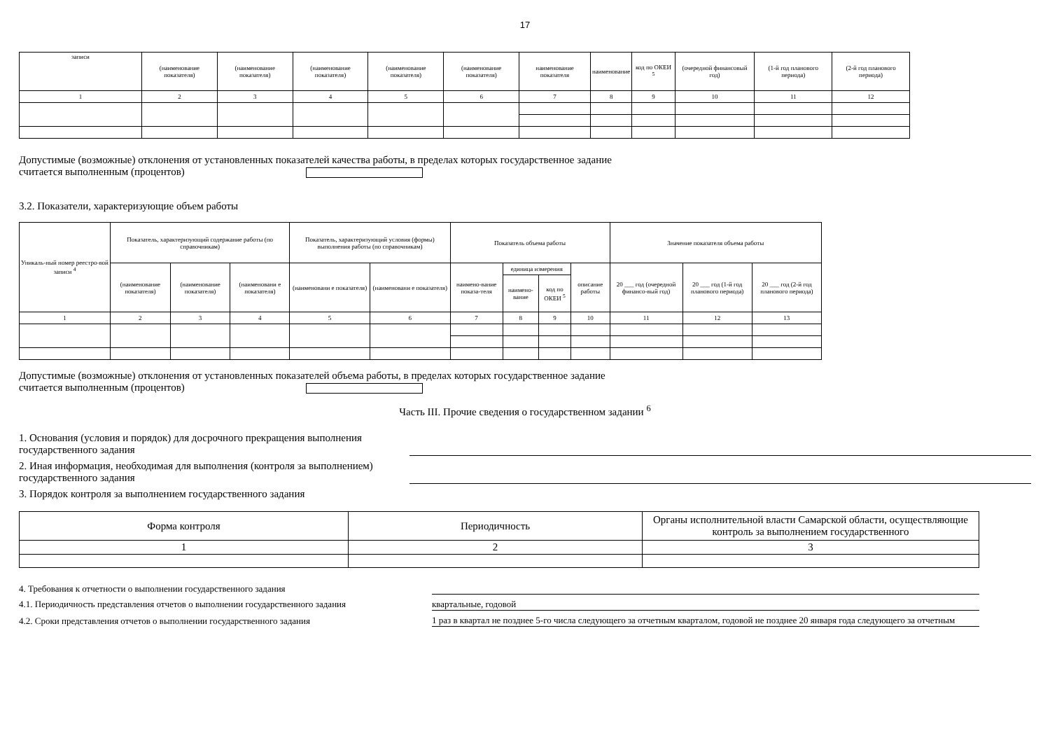17
| записи | (наименование показателя) | (наименование показателя) | (наименование показателя) | (наименование показателя) | (наименование показателя) | наименование показателя | наименование | код по ОКЕИ <sup>5</sup> | (очередной финансовый год) | (1-й год планового периода) | (2-й год планового периода) |
| 1 | 2 | 3 | 4 | 5 | 6 | 7 | 8 | 9 | 10 | 11 | 12 |
Допустимые (возможные) отклонения от установленных показателей качества работы, в пределах которых государственное задание
считается выполненным (процентов)
3.2. Показатели, характеризующие объем работы
| Уникаль-ный номер реестро-вой записи <sup>4</sup> | Показатель, характеризующий содержание работы (по справочникам) | | | Показатель, характеризующий условия (формы) выполнения работы (по справочникам) | | Показатель объема работы | | | | Значение показателя объема работы | | |
| | (наименование показателя) | (наименование показателя) | (наименовани е показателя) | (наименовани е показателя) | (наименовани е показателя) | наимено-вание показа-теля | единица измерения | | описание работы | 20 ___ год (очередной финансо-вый год) | 20 ___ год (1-й год планового периода) | 20 ___ год (2-й год планового периода) |
| | | | | | | | наимено-вание | код по ОКЕИ <sup>5</sup> | | | | |
| 1 | 2 | 3 | 4 | 5 | 6 | 7 | 8 | 9 | 10 | 11 | 12 | 13 |
Допустимые (возможные) отклонения от установленных показателей объема работы, в пределах которых государственное задание
считается выполненным (процентов)
Часть III. Прочие сведения о государственном задании <sup>6</sup>
1. Основания (условия и порядок) для досрочного прекращения выполнения государственного задания
2. Иная информация, необходимая для выполнения (контроля за выполнением) государственного задания
3. Порядок контроля за выполнением государственного задания
| Форма контроля | Периодичность | Органы исполнительной власти Самарской области, осуществляющие контроль за выполнением государственного |
| 1 | 2 | 3 |
4. Требования к отчетности о выполнении государственного задания
4.1. Периодичность представления отчетов о выполнении государственного задания
квартальные, годовой
4.2. Сроки представления отчетов о выполнении государственного задания 1 раз в квартал не позднее 5-го числа следующего за отчетным кварталом, годовой не позднее 20 января года следующего за отчетным